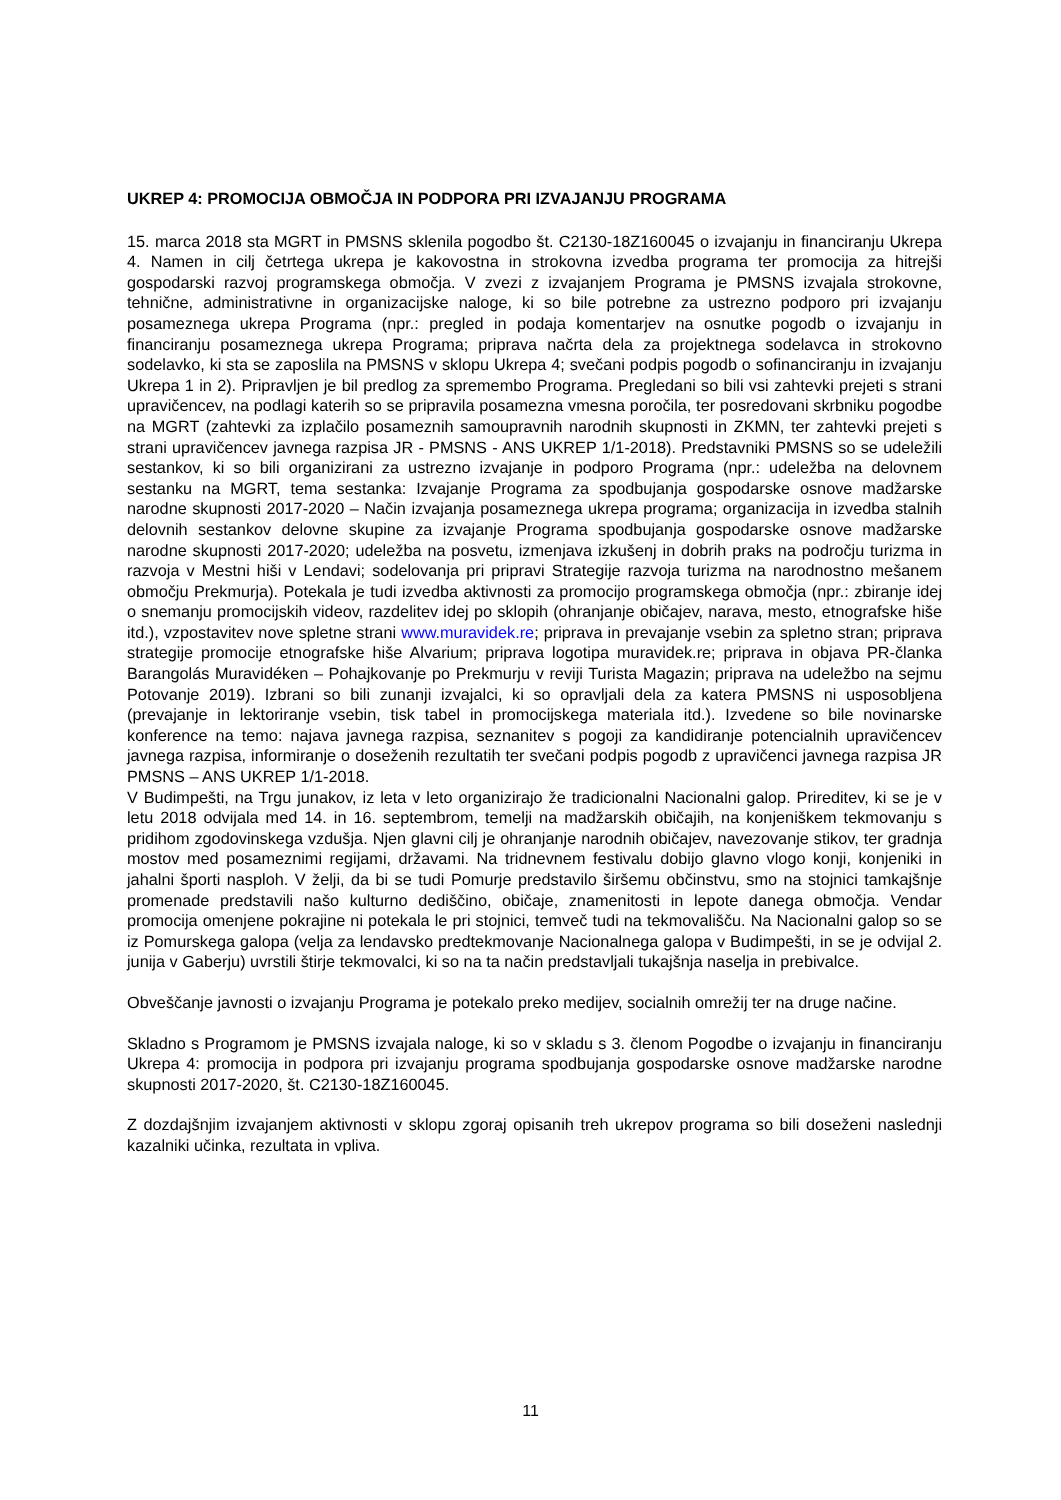UKREP 4: PROMOCIJA OBMOČJA IN PODPORA PRI IZVAJANJU PROGRAMA
15. marca 2018 sta MGRT in PMSNS sklenila pogodbo št. C2130-18Z160045 o izvajanju in financiranju Ukrepa 4. Namen in cilj četrtega ukrepa je kakovostna in strokovna izvedba programa ter promocija za hitrejši gospodarski razvoj programskega območja. V zvezi z izvajanjem Programa je PMSNS izvajala strokovne, tehnične, administrativne in organizacijske naloge, ki so bile potrebne za ustrezno podporo pri izvajanju posameznega ukrepa Programa (npr.: pregled in podaja komentarjev na osnutke pogodb o izvajanju in financiranju posameznega ukrepa Programa; priprava načrta dela za projektnega sodelavca in strokovno sodelavko, ki sta se zaposlila na PMSNS v sklopu Ukrepa 4; svečani podpis pogodb o sofinanciranju in izvajanju Ukrepa 1 in 2). Pripravljen je bil predlog za spremembo Programa. Pregledani so bili vsi zahtevki prejeti s strani upravičencev, na podlagi katerih so se pripravila posamezna vmesna poročila, ter posredovani skrbniku pogodbe na MGRT (zahtevki za izplačilo posameznih samoupravnih narodnih skupnosti in ZKMN, ter zahtevki prejeti s strani upravičencev javnega razpisa JR - PMSNS - ANS UKREP 1/1-2018). Predstavniki PMSNS so se udeležili sestankov, ki so bili organizirani za ustrezno izvajanje in podporo Programa (npr.: udeležba na delovnem sestanku na MGRT, tema sestanka: Izvajanje Programa za spodbujanja gospodarske osnove madžarske narodne skupnosti 2017-2020 – Način izvajanja posameznega ukrepa programa; organizacija in izvedba stalnih delovnih sestankov delovne skupine za izvajanje Programa spodbujanja gospodarske osnove madžarske narodne skupnosti 2017-2020; udeležba na posvetu, izmenjava izkušenj in dobrih praks na področju turizma in razvoja v Mestni hiši v Lendavi; sodelovanja pri pripravi Strategije razvoja turizma na narodnostno mešanem območju Prekmurja). Potekala je tudi izvedba aktivnosti za promocijo programskega območja (npr.: zbiranje idej o snemanju promocijskih videov, razdelitev idej po sklopih (ohranjanje običajev, narava, mesto, etnografske hiše itd.), vzpostavitev nove spletne strani www.muravidek.re; priprava in prevajanje vsebin za spletno stran; priprava strategije promocije etnografske hiše Alvarium; priprava logotipa muravidek.re; priprava in objava PR-članka Barangolás Muravidéken – Pohajkovanje po Prekmurju v reviji Turista Magazin; priprava na udeležbo na sejmu Potovanje 2019). Izbrani so bili zunanji izvajalci, ki so opravljali dela za katera PMSNS ni usposobljena (prevajanje in lektoriranje vsebin, tisk tabel in promocijskega materiala itd.). Izvedene so bile novinarske konference na temo: najava javnega razpisa, seznanitev s pogoji za kandidiranje potencialnih upravičencev javnega razpisa, informiranje o doseženih rezultatih ter svečani podpis pogodb z upravičenci javnega razpisa JR PMSNS – ANS UKREP 1/1-2018.
V Budimpešti, na Trgu junakov, iz leta v leto organizirajo že tradicionalni Nacionalni galop. Prireditev, ki se je v letu 2018 odvijala med 14. in 16. septembrom, temelji na madžarskih običajih, na konjeniškem tekmovanju s pridihom zgodovinskega vzdušja. Njen glavni cilj je ohranjanje narodnih običajev, navezovanje stikov, ter gradnja mostov med posameznimi regijami, državami. Na tridnevnem festivalu dobijo glavno vlogo konji, konjeniki in jahalni športi nasploh. V želji, da bi se tudi Pomurje predstavilo širšemu občinstvu, smo na stojnici tamkajšnje promenade predstavili našo kulturno dediščino, običaje, znamenitosti in lepote danega območja. Vendar promocija omenjene pokrajine ni potekala le pri stojnici, temveč tudi na tekmovališču. Na Nacionalni galop so se iz Pomurskega galopa (velja za lendavsko predtekmovanje Nacionalnega galopa v Budimpešti, in se je odvijal 2. junija v Gaberju) uvrstili štirje tekmovalci, ki so na ta način predstavljali tukajšnja naselja in prebivalce.
Obveščanje javnosti o izvajanju Programa je potekalo preko medijev, socialnih omrežij ter na druge načine.
Skladno s Programom je PMSNS izvajala naloge, ki so v skladu s 3. členom Pogodbe o izvajanju in financiranju Ukrepa 4: promocija in podpora pri izvajanju programa spodbujanja gospodarske osnove madžarske narodne skupnosti 2017-2020, št. C2130-18Z160045.
Z dozdajšnjim izvajanjem aktivnosti v sklopu zgoraj opisanih treh ukrepov programa so bili doseženi naslednji kazalniki učinka, rezultata in vpliva.
11